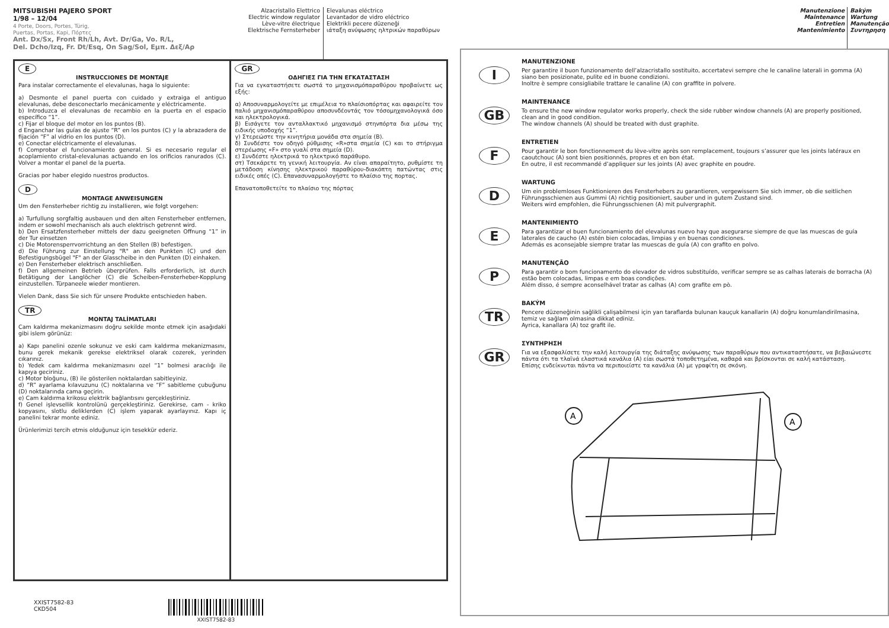MITSUBISHI PAJERO SPORT
1/98 – 12/04
4 Porte, Doors, Portes, Türig,
Puertas, Portas, Kapi, Πόρτες
Ant. Dx/Sx, Front Rh/Lh, Avt. Dr/Ga, Vo. R/L,
Del. Dcho/Izq, Fr. Dt/Esq, On Sag/Sol, Εμπ. Δεξ/Αρ
Alzacristallo Elettrico
Electric window regulator
Lève-vitre électrique
Elektrische Fernsterheber
Elevalunas eléctrico
Levantador de vidro eléctrico
Elektrikli pecere düzeneği
ιάταξη ανύψωσης ηλτρικών παραθύρων
E
INSTRUCCIONES DE MONTAJE
Para instalar correctamente el elevalunas, haga lo siguiente:
a) Desmonte el panel puerta con cuidado y extraiga el antiguo elevalunas, debe desconectarlo mecánicamente y eléctricamente.
b) Introduzca el elevalunas de recambio en la puerta en el espacio específico “1”.
c) Fijar el bloque del motor en los puntos (B).
d Enganchar las guías de ajuste “R” en los puntos (C) y la abrazadera de fijación “F” al vidrio en los puntos (D).
e) Conectar eléctricamente el elevalunas.
f) Comprobar el funcionamiento general. Si es necesario regular el acoplamiento cristal-elevalunas actuando en los orificios ranurados (C). Volver a montar el panel de la puerta.
Gracias por haber elegido nuestros productos.
D
MONTAGE ANWEISUNGEN
Um den Fensterheber richtig zu installieren, wie folgt vorgehen:
a) Turfullung sorgfaltig ausbauen und den alten Fensterheber entfernen, indem er sowohl mechanisch als auch elektrisch getrennt wird.
b) Den Ersatzfensterheber mittels der dazu geeigneten Offnung “1” in der Tur einsetzen
c) Die Motorensperrvorrichtung an den Stellen (B) befestigen.
d) Die Führung zur Einstellung "R" an den Punkten (C) und den Befestigungsbügel "F" an der Glasscheibe in den Punkten (D) einhaken.
e) Den Fensterheber elektrisch anschließen.
f) Den allgemeinen Betrieb überprüfen. Falls erforderlich, ist durch Betätigung der Langlöcher (C) die Scheiben-Fensterheber-Kopplung einzustellen. Türpaneele wieder montieren.
Vielen Dank, dass Sie sich für unsere Produkte entschieden haben.
TR
MONTAJ TALİMATLARI
Cam kaldırma mekanizmasını doğru sekilde monte etmek için asağıdaki gibi islem görünüz:
a) Kapı panelini ozenle sokunuz ve eski cam kaldırma mekanizmasını, bunu gerek mekanik gerekse elektriksel olarak cozerek, yerinden cıkarınız.
b) Yedek cam kaldırma mekanizmasını ozel “1” bolmesi aracılığı ile kapıya geciriniz.
c) Motor bloğunu, (B) ile gösterilen noktalardan sabitleyiniz.
d) “R” ayarlama kılavuzunu (C) noktalarına ve “F” sabitleme çubuğunu (D) noktalarında cama geçirin.
e) Cam kaldırma krikosu elektrik bağlantısını gerçekleştiriniz.
f) Genel işlevsellik kontrolünü gerçekleştiriniz. Gerekirse, cam - kriko kopyasını, slotlu deliklerden (C) işlem yaparak ayarlayınız. Kapı iç panelini tekrar monte ediniz.
Ürünlerimizi tercih etmis olduğunuz için tesekkür ederiz.
GR
ΟΔΗΓΙΕΣ ΓΙΑ ΤΗΝ ΕΓΚΑΤΑΣΤΑΣΗ
Για να εγκαταστήσετε σωστά το μηχανισμόπαραθύρου προβαίνετε ως εξής:
α) Αποσυναρμολογείτε με επιμέλεια το πλαίσιοπόρτας και αφαιρείτε τον παλιό μηχανισμόπαραθύρου αποσυνδέοντάς τον τόσομηχανολογικά όσο και ηλεκτρολογικά.
β) Εισάγετε τον ανταλλακτικό μηχανισμό στηνπόρτα δια μέσω της ειδικής υποδοχής “1”.
γ) Στερεώστε την κινητήρια μονάδα στα σημεία (B).
δ) Συνδέστε τον οδηγό ρύθμισης «R»στα σημεία (C) και το στήριγμα στερέωσης «F» στο γυαλί στα σημεία (D).
ε) Συνδέστε ηλεκτρικά το ηλεκτρικό παράθυρο.
στ) Τσεκάρετε τη γενική λειτουργία. Αν είναι απαραίτητο, ρυθμίστε τη μετάδοση κίνησης ηλεκτρικού παραθύρου-διακόπτη πατώντας στις ειδικές οπές (C). Επανασυναρμολογήστε το πλαίσιο της πορτας.
Επανατοποθετείτε το πλαίσιο της πόρτας
XXIST7582-83
CKD504
XXIST7582-83
Manutenzione
Maintenance
Entretien
Mantenimiento
Bakým
Wartung
Manutenção
Συνтηρηση
I
MANUTENZIONE
Per garantire il buon funzionamento dell’alzacristallo sostituito, accertatevi sempre che le canaline laterali in gomma (A) siano ben posizionate, pulite ed in buone condizioni.
Inoltre è sempre consigliabile trattare le canaline (A) con graffite in polvere.
GB
MAINTENANCE
To ensure the new window regulator works properly, check the side rubber window channels (A) are properly positioned, clean and in good condition.
The window channels (A) should be treated with dust graphite.
F
ENTRETIEN
Pour garantir le bon fonctionnement du lève-vitre après son remplacement, toujours s’assurer que les joints latéraux en caoutchouc (A) sont bien positionnés, propres et en bon état.
En outre, il est recommandé d’appliquer sur les joints (A) avec graphite en poudre.
D
WARTUNG
Um ein problemloses Funktionieren des Fensterhebers zu garantieren, vergewissern Sie sich immer, ob die seitlichen Führungsschienen aus Gummi (A) richtig positioniert, sauber und in gutem Zustand sind.
Weiters wird empfohlen, die Führungsschienen (A) mit pulvergraphit.
E
MANTENIMIENTO
Para garantizar el buen funcionamiento del elevalunas nuevo hay que asegurarse siempre de que las muescas de guía laterales de caucho (A) estén bien colocadas, limpias y en buenas condiciones.
Además es aconsejable siempre tratar las muescas de guía (A) con grafito en polvo.
P
MANUTENÇÃO
Para garantir o bom funcionamento do elevador de vidros substituído, verificar sempre se as calhas laterais de borracha (A) estão bem colocadas, limpas e em boas condições.
Além disso, é sempre aconselhável tratar as calhas (A) com grafite em pò.
TR
BAKÝM
Pencere düzeneğinin sağlikli çalişabilmesi için yan taraflarda bulunan kauçuk kanallarin (A) doğru konumlandirilmasina, temiz ve sağlam olmasina dikkat ediniz.
Ayrica, kanallara (A) toz grafit ile.
GR
ΣΥΝΤΗΡΗΣΗ
Για να εξασφαλίσετε την καλή λειτουργία της διάταξης ανύψωσης των παραθύρων που αντικαταστήσατε, να βεβαιώνεστε πάντα ότι τα τλαϊνά ελαστικά κανάλια (A) είαι σωστά τοποθετημένα, καθαρά και βρίσκονται σε καλή κατάσταση.
Επίσης ενδείκνυται πάντα να περιποιείστε τα κανάλια (A) με γραφίτη σε σκόνη.
A
A